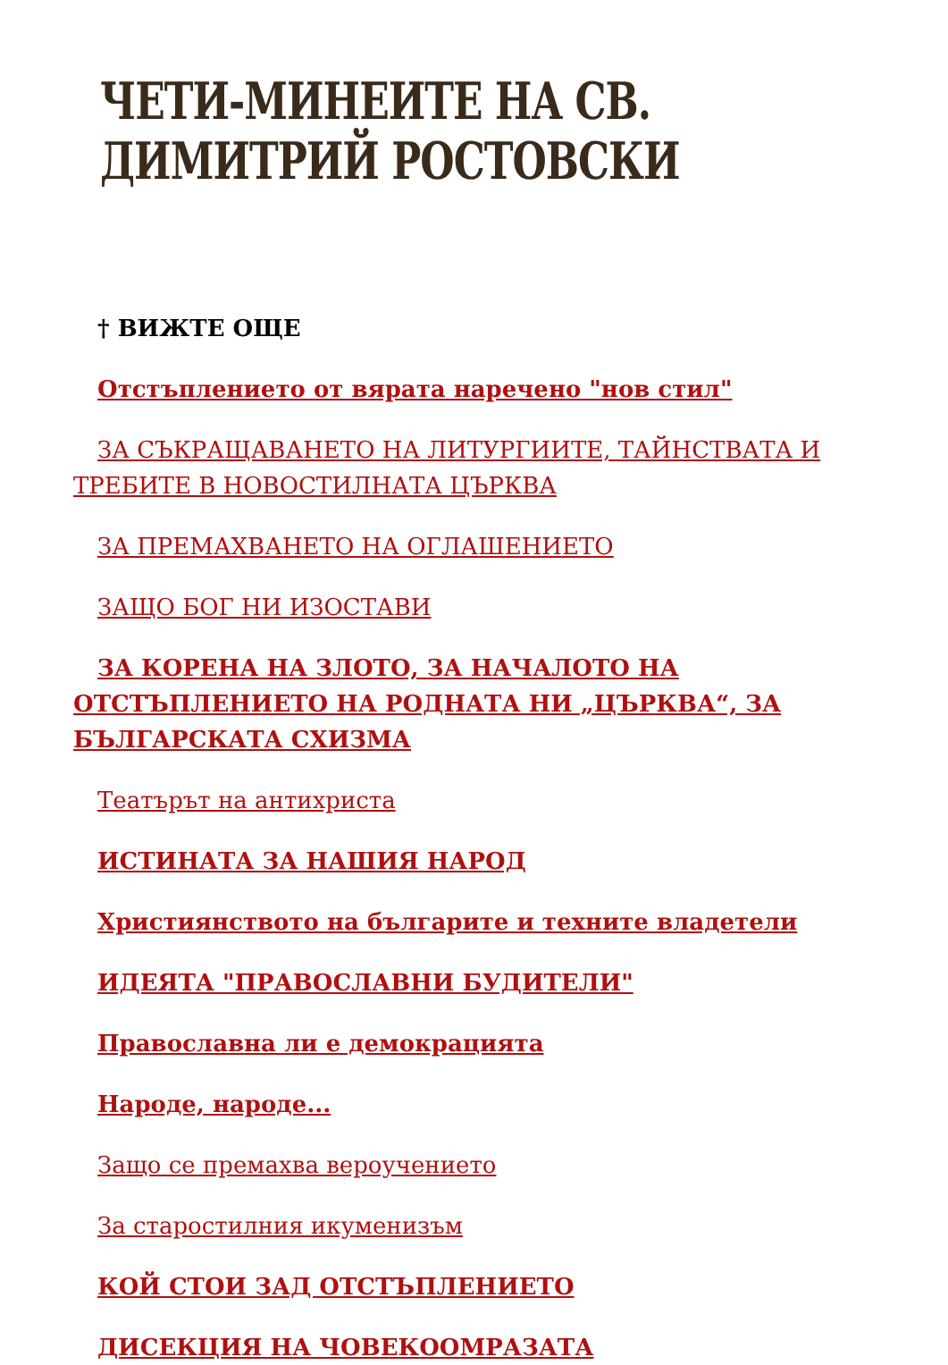ЧЕТИ-МИНЕИТЕ НА СВ. ДИМИТРИЙ РОСТОВСКИ
† ВИЖТЕ ОЩЕ
Отстъплението от вярата наречено "нов стил"
ЗА СЪКРАЩАВАНЕТО НА ЛИТУРГИИТЕ, ТАЙНСТВАТА И ТРЕБИТЕ В НОВОСТИЛНАТА ЦЪРКВА
ЗА ПРЕМАХВАНЕТО НА ОГЛАШЕНИЕТО
ЗАЩО БОГ НИ ИЗОСТАВИ
ЗА КОРЕНА НА ЗЛОТО, ЗА НАЧАЛОТО НА ОТСТЪПЛЕНИЕТО НА РОДНАТА НИ „ЦЪРКВА“, ЗА БЪЛГАРСКАТА СХИЗМА
Театърът на антихриста
ИСТИНАТА ЗА НАШИЯ НАРОД
Християнството на българите и техните владетели
ИДЕЯТА "ПРАВОСЛАВНИ БУДИТЕЛИ"
Православна ли е демокрацията
Народе, народе...
Защо се премахва вероучението
За старостилния икуменизъм
КОЙ СТОИ ЗАД ОТСТЪПЛЕНИЕТО
ДИСЕКЦИЯ НА ЧОВЕКООМРАЗАТА